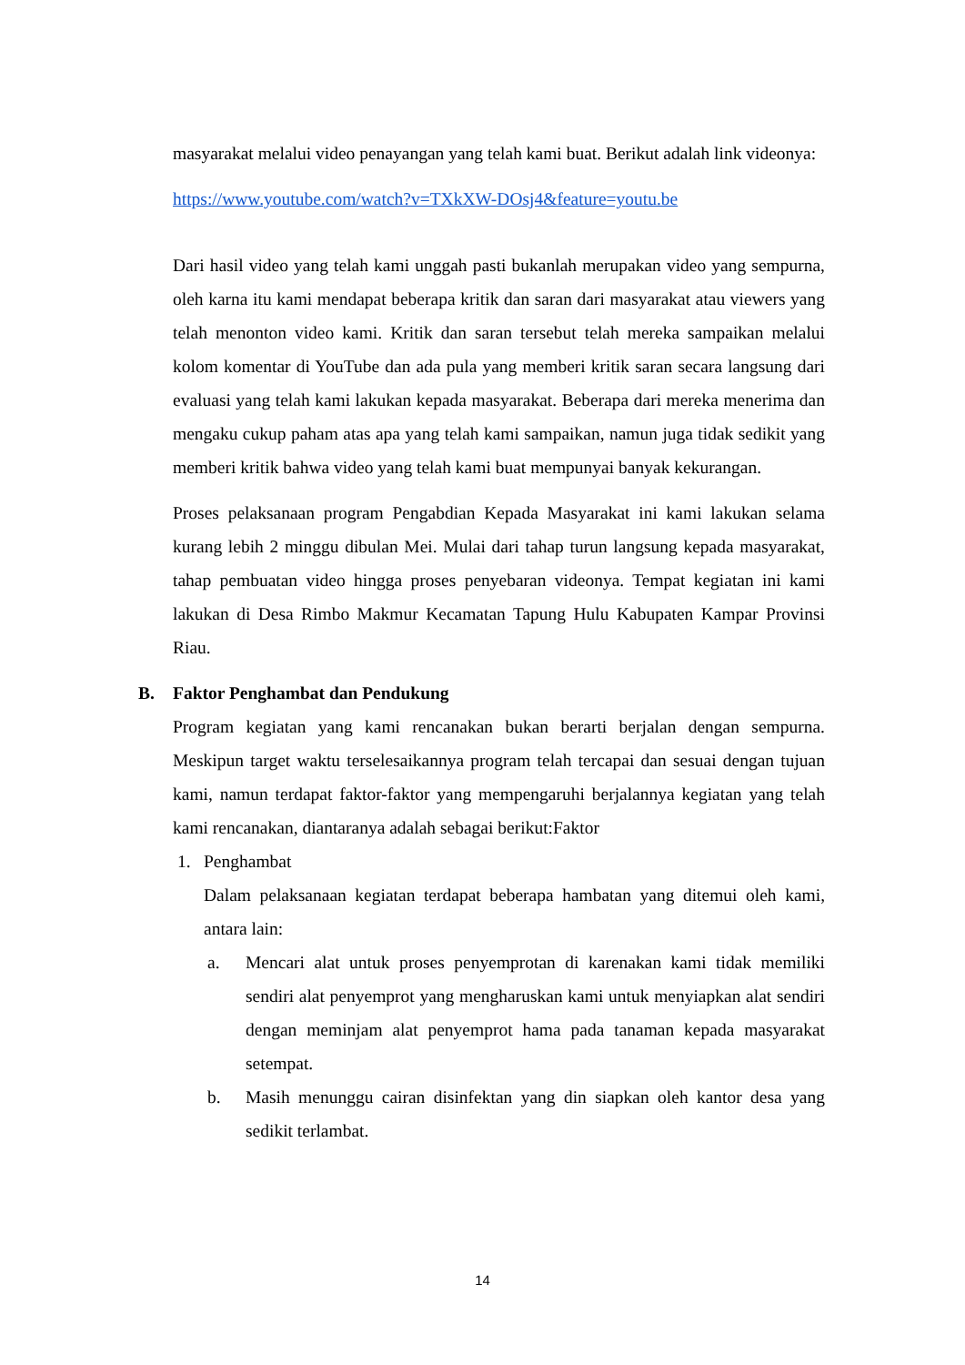masyarakat melalui video penayangan yang telah kami buat. Berikut adalah link videonya:
https://www.youtube.com/watch?v=TXkXW-DOsj4&feature=youtu.be
Dari hasil video yang telah kami unggah pasti bukanlah merupakan video yang sempurna, oleh karna itu kami mendapat beberapa kritik dan saran dari masyarakat atau viewers yang telah menonton video kami. Kritik dan saran tersebut telah mereka sampaikan melalui kolom komentar di YouTube dan ada pula yang memberi kritik saran secara langsung dari evaluasi yang telah kami lakukan kepada masyarakat. Beberapa dari mereka menerima dan mengaku cukup paham atas apa yang telah kami sampaikan, namun juga tidak sedikit yang memberi kritik bahwa video yang telah kami buat mempunyai banyak kekurangan.
Proses pelaksanaan program Pengabdian Kepada Masyarakat ini kami lakukan selama kurang lebih 2 minggu dibulan Mei. Mulai dari tahap turun langsung kepada masyarakat, tahap pembuatan video hingga proses penyebaran videonya. Tempat kegiatan ini kami lakukan di Desa Rimbo Makmur Kecamatan Tapung Hulu Kabupaten Kampar Provinsi Riau.
B. Faktor Penghambat dan Pendukung
Program kegiatan yang kami rencanakan bukan berarti berjalan dengan sempurna. Meskipun target waktu terselesaikannya program telah tercapai dan sesuai dengan tujuan kami, namun terdapat faktor-faktor yang mempengaruhi berjalannya kegiatan yang telah kami rencanakan, diantaranya adalah sebagai berikut:Faktor
1. Penghambat
Dalam pelaksanaan kegiatan terdapat beberapa hambatan yang ditemui oleh kami, antara lain:
a. Mencari alat untuk proses penyemprotan di karenakan kami tidak memiliki sendiri alat penyemprot yang mengharuskan kami untuk menyiapkan alat sendiri dengan meminjam alat penyemprot hama pada tanaman kepada masyarakat setempat.
b. Masih menunggu cairan disinfektan yang din siapkan oleh kantor desa yang sedikit terlambat.
14